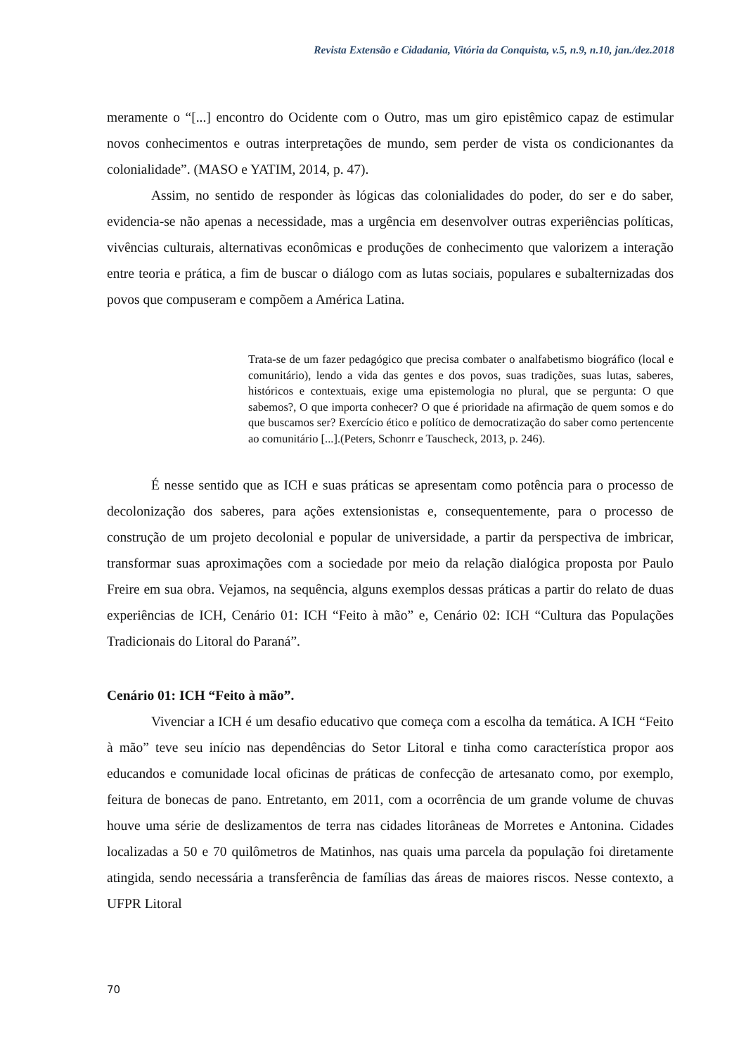Revista Extensão e Cidadania, Vitória da Conquista, v.5, n.9, n.10, jan./dez.2018
meramente o “[...] encontro do Ocidente com o Outro, mas um giro epistêmico capaz de estimular novos conhecimentos e outras interpretações de mundo, sem perder de vista os condicionantes da colonialidade”. (MASO e YATIM, 2014, p. 47).
Assim, no sentido de responder às lógicas das colonialidades do poder, do ser e do saber, evidencia-se não apenas a necessidade, mas a urgência em desenvolver outras experiências políticas, vivências culturais, alternativas econômicas e produções de conhecimento que valorizem a interação entre teoria e prática, a fim de buscar o diálogo com as lutas sociais, populares e subalternizadas dos povos que compuseram e compõem a América Latina.
Trata-se de um fazer pedagógico que precisa combater o analfabetismo biográfico (local e comunitário), lendo a vida das gentes e dos povos, suas tradições, suas lutas, saberes, históricos e contextuais, exige uma epistemologia no plural, que se pergunta: O que sabemos?, O que importa conhecer? O que é prioridade na afirmação de quem somos e do que buscamos ser? Exercício ético e político de democratização do saber como pertencente ao comunitário [...].(Peters, Schonrr e Tauscheck, 2013, p. 246).
É nesse sentido que as ICH e suas práticas se apresentam como potência para o processo de decolonização dos saberes, para ações extensionistas e, consequentemente, para o processo de construção de um projeto decolonial e popular de universidade, a partir da perspectiva de imbricar, transformar suas aproximações com a sociedade por meio da relação dialógica proposta por Paulo Freire em sua obra. Vejamos, na sequência, alguns exemplos dessas práticas a partir do relato de duas experiências de ICH, Cenário 01: ICH “Feito à mão” e, Cenário 02: ICH “Cultura das Populações Tradicionais do Litoral do Paraná”.
Cenário 01: ICH “Feito à mão”.
Vivenciar a ICH é um desafio educativo que começa com a escolha da temática. A ICH “Feito à mão” teve seu início nas dependências do Setor Litoral e tinha como característica propor aos educandos e comunidade local oficinas de práticas de confecção de artesanato como, por exemplo, feitura de bonecas de pano. Entretanto, em 2011, com a ocorrência de um grande volume de chuvas houve uma série de deslizamentos de terra nas cidades litorâneas de Morretes e Antonina. Cidades localizadas a 50 e 70 quilômetros de Matinhos, nas quais uma parcela da população foi diretamente atingida, sendo necessária a transferência de famílias das áreas de maiores riscos. Nesse contexto, a UFPR Litoral
70